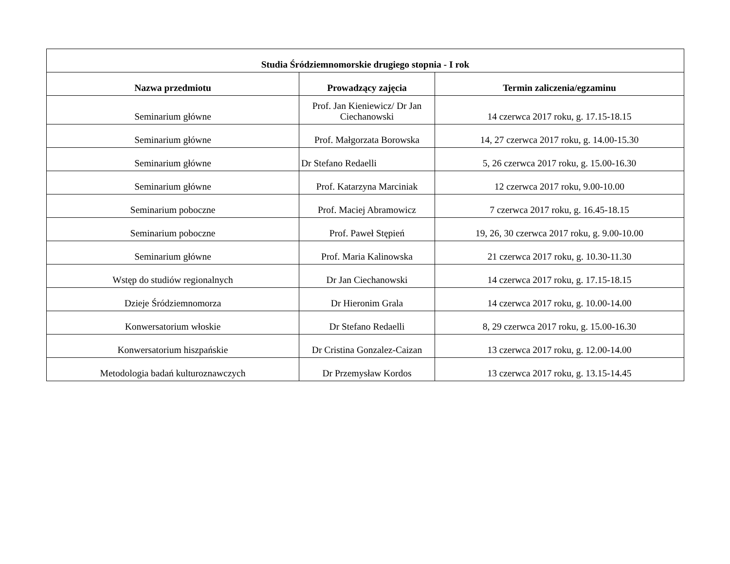| Studia Śródziemnomorskie drugiego stopnia - I rok | | |
| --- | --- | --- |
| Nazwa przedmiotu | Prowadzący zajęcia | Termin zaliczenia/egzaminu |
| Seminarium główne | Prof. Jan Kieniewicz/ Dr Jan Ciechanowski | 14 czerwca 2017 roku, g. 17.15-18.15 |
| Seminarium główne | Prof. Małgorzata Borowska | 14, 27 czerwca 2017 roku, g. 14.00-15.30 |
| Seminarium główne | Dr Stefano Redaelli | 5, 26 czerwca 2017 roku, g. 15.00-16.30 |
| Seminarium główne | Prof. Katarzyna Marciniak | 12 czerwca 2017 roku, 9.00-10.00 |
| Seminarium poboczne | Prof. Maciej Abramowicz | 7 czerwca 2017 roku, g. 16.45-18.15 |
| Seminarium poboczne | Prof. Paweł Stępień | 19, 26, 30 czerwca 2017 roku, g. 9.00-10.00 |
| Seminarium główne | Prof. Maria Kalinowska | 21 czerwca 2017 roku, g. 10.30-11.30 |
| Wstęp do studiów regionalnych | Dr Jan Ciechanowski | 14 czerwca 2017 roku, g. 17.15-18.15 |
| Dzieje Śródziemnomorza | Dr Hieronim Grala | 14 czerwca 2017 roku, g. 10.00-14.00 |
| Konwersatorium włoskie | Dr Stefano Redaelli | 8, 29 czerwca 2017 roku, g. 15.00-16.30 |
| Konwersatorium hiszpańskie | Dr Cristina Gonzalez-Caizan | 13 czerwca 2017 roku, g. 12.00-14.00 |
| Metodologia badań kulturoznawczych | Dr Przemysław Kordos | 13 czerwca 2017 roku, g. 13.15-14.45 |